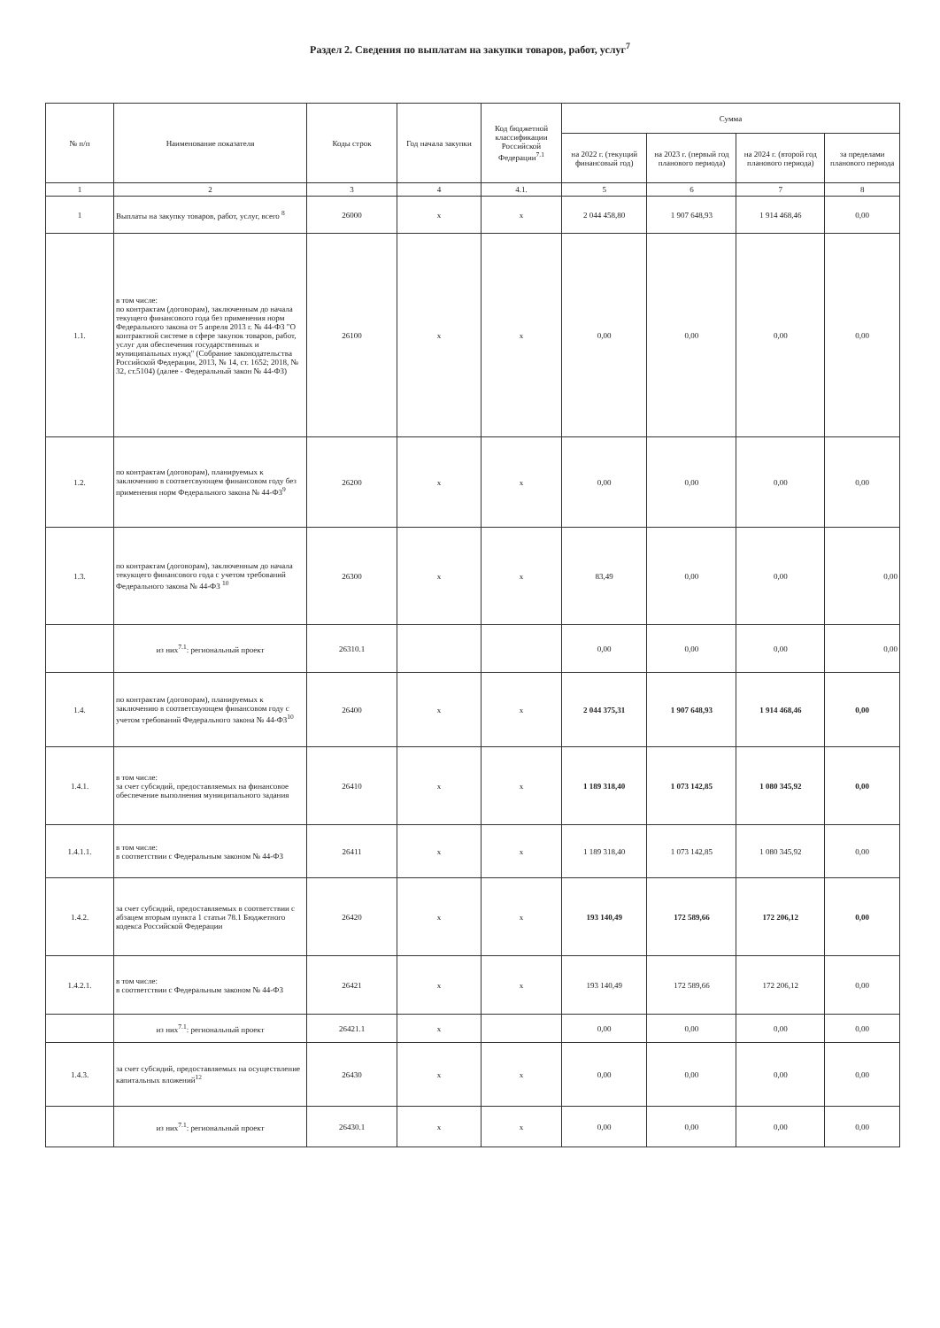Раздел 2. Сведения по выплатам на закупки товаров, работ, услуг<sup>7</sup>
| № п/п | Наименование показателя | Коды строк | Год начала закупки | Код бюджетной классификации Российской Федерации<sup>7.1</sup> | Сумма | | | |
| --- | --- | --- | --- | --- | --- | --- | --- | --- |
| | | | | | на 2022 г. (текущий финансовый год) | на 2023 г. (первый год планового периода) | на 2024 г. (второй год планового периода) | за пределами планового периода |
| 1 | 2 | 3 | 4 | 4.1. | 5 | 6 | 7 | 8 |
| 1 | Выплаты на закупку товаров, работ, услуг, всего <sup>8</sup> | 26000 | x | x | 2 044 458,80 | 1 907 648,93 | 1 914 468,46 | 0,00 |
| 1.1. | в том числе: по контрактам (договорам), заключенным до начала текущего финансового года без применения норм Федерального закона от 5 апреля 2013 г. № 44-ФЗ "О контрактной системе в сфере закупок товаров, работ, услуг для обеспечения государственных и муниципальных нужд" (Собрание законодательства Российской Федерации, 2013, № 14, ст. 1652; 2018, № 32, ст.5104) (далее - Федеральный закон № 44-ФЗ) | 26100 | x | x | 0,00 | 0,00 | 0,00 | 0,00 |
| 1.2. | по контрактам (договорам), планируемых к заключению в соответсвующем финансовом году без применения норм Федерального закона № 44-ФЗ<sup>9</sup> | 26200 | x | x | 0,00 | 0,00 | 0,00 | 0,00 |
| 1.3. | по контрактам (договорам), заключенным до начала текукщего финансового года с учетом требований Федерального закона № 44-ФЗ <sup>10</sup> | 26300 | x | x | 83,49 | 0,00 | 0,00 | 0,00 |
| | из них<sup>7.1</sup>: региональный проект | 26310.1 | | | 0,00 | 0,00 | 0,00 | 0,00 |
| 1.4. | по контрактам (договорам), планируемых к заключению в соответсвующем финансовом году с учетом требований Федерального закона № 44-ФЗ<sup>10</sup> | 26400 | x | x | 2 044 375,31 | 1 907 648,93 | 1 914 468,46 | 0,00 |
| 1.4.1. | в том числе: за счет субсидий, предоставляемых на финансовое обеспечение выполнения муниципального задания | 26410 | x | x | 1 189 318,40 | 1 073 142,85 | 1 080 345,92 | 0,00 |
| 1.4.1.1. | в том числе: в соответствии с Федеральным законом № 44-ФЗ | 26411 | x | x | 1 189 318,40 | 1 073 142,85 | 1 080 345,92 | 0,00 |
| 1.4.2. | за счет субсидий, предоставляемых в соответствии с абзацем вторым пункта 1 статьи 78.1 Бюджетного кодекса Российской Федерации | 26420 | x | x | 193 140,49 | 172 589,66 | 172 206,12 | 0,00 |
| 1.4.2.1. | в том числе: в соответствии с Федеральным законом № 44-ФЗ | 26421 | x | x | 193 140,49 | 172 589,66 | 172 206,12 | 0,00 |
| | из них<sup>7.1</sup>: региональный проект | 26421.1 | x | | 0,00 | 0,00 | 0,00 | 0,00 |
| 1.4.3. | за счет субсидий, предоставляемых на осуществление капитальных вложений<sup>12</sup> | 26430 | x | x | 0,00 | 0,00 | 0,00 | 0,00 |
| | из них<sup>7.1</sup>: региональный проект | 26430.1 | x | x | 0,00 | 0,00 | 0,00 | 0,00 |